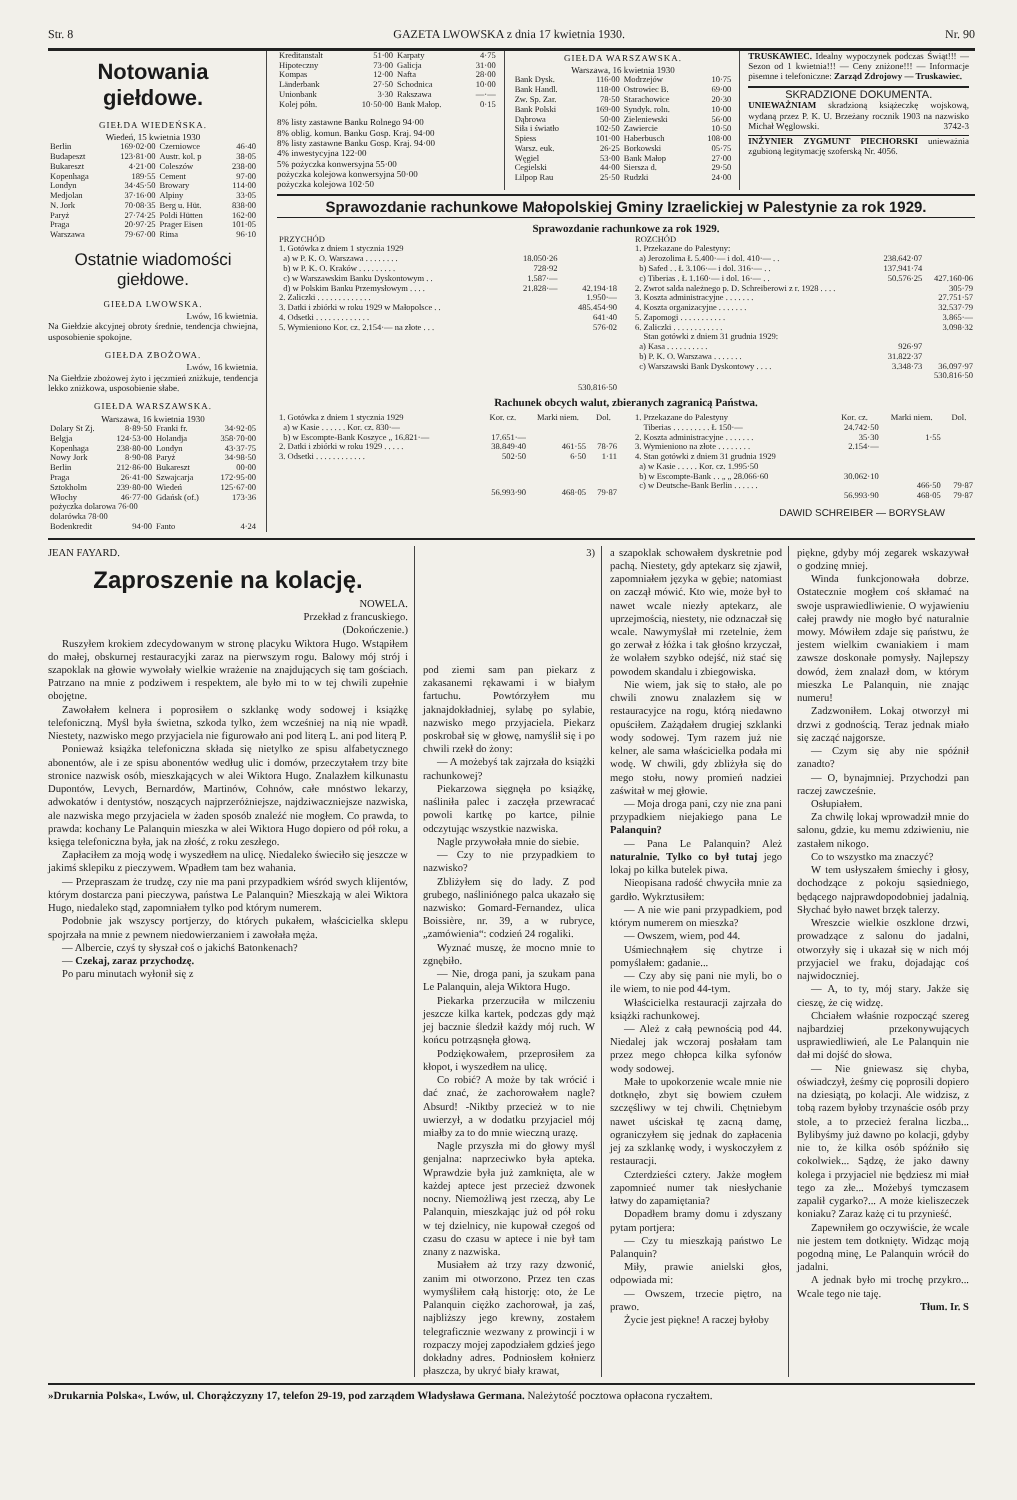Str. 8 GAZETA LWOWSKA z dnia 17 kwietnia 1930. Nr. 90
Notowania giełdowe.
GIEŁDA WIEDEŃSKA.
Wiedeń, 15 kwietnia 1930
| Berlin | 169·02·00 | Czerniowce | 46·40 |
| Budapeszt | 123·81·00 | Austr. kol. p | 38·05 |
| Bukareszt | 4·21·00 | Coleszów | 238·00 |
| Kopenhaga | 189·55 | Cement | 97·00 |
| Londyn | 34·45·50 | Browary | 114·00 |
| Medjolan | 37·16·00 | Alpiny | 33·05 |
| N. Jork | 70·08·35 | Berg u. Hüt. | 838·00 |
| Paryż | 27·74·25 | Poldi Hütten | 162·00 |
| Praga | 20·97·25 | Prager Eisen | 101·05 |
| Warszawa | 79·67·00 | Rima | 96·10 |
Ostatnie wiadomości giełdowe.
GIEŁDA LWOWSKA.
Lwów, 16 kwietnia.
Na Giełdzie akcyjnej obroty średnie, tendencja chwiejna, usposobienie spokojne.
GIEŁDA ZBOŻOWA.
Lwów, 16 kwietnia.
Na Giełdzie zbożowej żyto i jęczmień zniżkuje, tendencja lekko zniżkowa, usposobienie słabe.
GIEŁDA WARSZAWSKA.
Warszawa, 16 kwietnia 1930
| Dolary St Zj. | 8·89·50 | Franki fr. | 34·92·05 |
| Belgja | 124·53·00 | Holandja | 358·70·00 |
| Kopenhaga | 238·80·00 | Londyn | 43·37·75 |
| Nowy Jork | 8·90·08 | Paryż | 34·98·50 |
| Berlin | 212·86·00 | Bukareszt | 00·00 |
| Praga | 26·41·00 | Szwajcarja | 172·95·00 |
| Sztokholm | 239·80·00 | Wiedeń | 125·67·00 |
| Włochy | 46·77·00 | Gdańsk (of.) | 173·36 |
| pożyczka dolarowa 76·00 | | | |
| dolarówka 78·00 | | | |
| Bodenkredit | 94·00 | Fanto | 4·24 |
| Kreditanstalt | 51·00 | Karpaty | 4·75 |
| Hipoteczny | 73·00 | Galicja | 31·00 |
| Kompas | 12·00 | Nafta | 28·00 |
| Länderbank | 27·50 | Schodnica | 10·00 |
| Unionbank | 3·30 | Rakszawa | —·— |
| Kolej półn. | 10·50·00 | Bank Małop. | 0·15 |
8% listy zastawne Banku Rolnego 94·00
8% oblig. komun. Banku Gosp. Kraj. 94·00
8% listy zastawne Banku Gosp. Kraj. 94·00
4% inwestycyjna 122·00
5% pożyczka konwersyjna 55·00
pożyczka kolejowa konwersyjna 50·00
pożyczka kolejowa 102·50
GIEŁDA WARSZAWSKA.
Warszawa, 16 kwietnia 1930
| Bank Dysk. | 116·00 | Modrzejów | 10·75 |
| Bank Handl. | 118·00 | Ostrowiec B. | 69·00 |
| Zw. Sp. Zar. | 78·50 | Starachowice | 20·30 |
| Bank Polski | 169·00 | Syndyk. roln. | 10·00 |
| Dąbrowa | 50·00 | Zieleniewski | 56·00 |
| Siła i światło | 102·50 | Zawiercie | 10·50 |
| Spiess | 101·00 | Haberbusch | 108·00 |
| Warsz. euk. | 26·25 | Borkowski | 05·75 |
| Węgiel | 53·00 | Bank Małop | 27·00 |
| Cegielski | 44·00 | Siersza d. | 29·50 |
| Lilpop Rau | 25·50 | Rudzki | 24·00 |
TRUSKAWIEC. Idealny wypoczynek podczas Świąt!!! — Sezon od 1 kwietnia!!! — Ceny zniżone!!! — Informacje pisemne i telefoniczne: Zarząd Zdrojowy — Truskawiec.
SKRADZIONE DOKUMENTA.
UNIEWAŻNIAM skradzioną książeczkę wojskową, wydaną przez P. K. U. Brzeżany rocznik 1903 na nazwisko Michał Węglowski. 3742-3
INŻYNIER ZYGMUNT PIECHORSKI unieważnia zgubioną legitymację szoferską Nr. 4056.
Sprawozdanie rachunkowe Małopolskiej Gminy Izraelickiej w Palestynie za rok 1929.
Sprawozdanie rachunkowe za rok 1929.
| PRZYCHÓD | | |
| --- | --- | --- |
| 1. Gotówka z dniem 1 stycznia 1929 | | |
| a) w P. K. O. Warszawa . . . . . . . . | 18.050·26 | |
| b) w P. K. O. Kraków . . . . . . . . . | 728·92 | |
| c) w Warszawskim Banku Dyskontowym . . | 1.587·— | |
| d) w Polskim Banku Przemysłowym . . . . | 21.828·— | 42.194·18 |
| 2. Zaliczki . . . . . . . . . . . . . | | 1.950·— |
| 3. Datki i zbiórki w roku 1929 w Małopolsce . . | | 485.454·90 |
| 4. Odsetki . . . . . . . . . . . . . | | 641·40 |
| 5. Wymieniono Kor. cz. 2.154·— na złote . . . | | 576·02 |
| | | 530.816·50 |
| ROZCHÓD | | |
| --- | --- | --- |
| 1. Przekazane do Palestyny: | | |
| a) Jerozolima Ł 5.400·— i dol. 410·— . . | 238.642·07 | |
| b) Safed . . Ł 3.106·— i dol. 316·— . . | 137.941·74 | |
| c) Tiberias . Ł 1.160·— i dol. 16·— . . | 50.576·25 | 427.160·06 |
| 2. Zwrot salda należnego p. D. Schreiberowi z r. 1928 . . . . | | 305·79 |
| 3. Koszta administracyjne . . . . . . . | | 27.751·57 |
| 4. Koszta organizacyjne . . . . . . . | | 32.537·79 |
| 5. Zapomogi . . . . . . . . . . . | | 3.865·— |
| 6. Zaliczki . . . . . . . . . . . . | | 3.098·32 |
| Stan gotówki z dniem 31 grudnia 1929: | | |
| a) Kasa . . . . . . . . . . | 926·97 | |
| b) P. K. O. Warszawa . . . . . . . | 31.822·37 | |
| c) Warszawski Bank Dyskontowy . . . . | 3.348·73 | 36.097·97 |
| | | 530.816·50 |
Rachunek obcych walut, zbieranych zagranicą Państwa.
| 1. Gotówka z dniem 1 stycznia 1929 | Kor. cz. | Marki niem. | Dol. |
| --- | --- | --- | --- |
| a) w Kasie . . . . . . Kor. cz. 830·— | | | |
| b) w Escompte-Bank Koszyce „ 16.821·— | 17.651·— | | |
| 2. Datki i zbiórki w roku 1929 . . . . . | 38.849·40 | 461·55 | 78·76 |
| 3. Odsetki . . . . . . . . . . . . | 502·50 | 6·50 | 1·11 |
| | 56.993·90 | 468·05 | 79·87 |
| 1. Przekazane do Palestyny | Kor. cz. | Marki niem. | Dol. |
| --- | --- | --- | --- |
| Tiberias . . . . . . . . . Ł 150·— | 24.742·50 | | |
| 2. Koszta administracyjne . . . . . . . | 35·30 | 1·55 | |
| 3. Wymieniono na złote . . . . . . . . | 2.154·— | | |
| 4. Stan gotówki z dniem 31 grudnia 1929 | | | |
| a) w Kasie . . . . . Kor. cz. 1.995·50 | | | |
| b) w Escompte-Bank . . „ „ 28.066·60 | 30.062·10 | | |
| c) w Deutsche-Bank Berlin . . . . . . | | 466·50 | 79·87 |
| | 56.993·90 | 468·05 | 79·87 |
DAWID SCHREIBER — BORYSŁAW
JEAN FAYARD.
Zaproszenie na kolację.
NOWELA.
Przekład z francuskiego.
(Dokończenie.)
Ruszyłem krokiem zdecydowanym w stronę placyku Wiktora Hugo. Wstąpiłem do małej, obskurnej restauracyjki zaraz na pierwszym rogu. Balowy mój strój i szapoklak na głowie wywołały wielkie wrażenie na znajdujących się tam gościach. Patrzano na mnie z podziwem i respektem, ale było mi to w tej chwili zupełnie obojętne.
Zawołałem kelnera i poprosiłem o szklankę wody sodowej i książkę telefoniczną. Myśl była świetna, szkoda tylko, żem wcześniej na nią nie wpadł. Niestety, nazwisko mego przyjaciela nie figurowało ani pod literą L. ani pod literą P.
Ponieważ książka telefoniczna składa się nietylko ze spisu alfabetycznego abonentów, ale i ze spisu abonentów według ulic i domów, przeczytałem trzy bite stronice nazwisk osób, mieszkających w alei Wiktora Hugo. Znalazłem kilkunastu Dupontów, Levych, Bernardów, Martinów, Cohnów, całe mnóstwo lekarzy, adwokatów i dentystów, noszących najprzeróżniejsze, najdziwaczniejsze nazwiska, ale nazwiska mego przyjaciela w żaden sposób znaleźć nie mogłem. Co prawda, to prawda: kochany Le Palanquin mieszka w alei Wiktora Hugo dopiero od pół roku, a księga telefoniczna była, jak na złość, z roku zeszłego.
Zapłaciłem za moją wodę i wyszedłem na ulicę. Niedaleko świeciło się jeszcze w jakimś sklepiku z pieczywem. Wpadłem tam bez wahania.
— Przepraszam że trudzę, czy nie ma pani przypadkiem wśród swych klijentów, którym dostarcza pani pieczywa, państwa Le Palanquin? Mieszkają w alei Wiktora Hugo, niedaleko stąd, zapomniałem tylko pod którym numerem.
Podobnie jak wszyscy portjerzy, do których pukałem, właścicielka sklepu spojrzała na mnie z pewnem niedowierzaniem i zawołała męża.
— Albercie, czyś ty słyszał coś o jakichś Batonkenach?
— Czekaj, zaraz przychodzę.
Po paru minutach wyłonił się z
3)
pod ziemi sam pan piekarz z zakasanemi rękawami i w białym fartuchu. Powtórzyłem mu jaknajdokładniej, sylabę po sylabie, nazwisko mego przyjaciela. Piekarz poskrobał się w głowę, namyślił się i po chwili rzekł do żony:
— A możebyś tak zajrzała do książki rachunkowej?
Piekarzowa sięgnęła po książkę, naśliniła palec i zaczęła przewracać powoli kartkę po kartce, pilnie odczytując wszystkie nazwiska.
Nagle przywołała mnie do siebie.
— Czy to nie przypadkiem to nazwisko?
Zbliżyłem się do lady. Z pod grubego, naśliniónego palca ukazało się nazwisko: Gomard-Fernandez, ulica Boissière, nr. 39, a w rubryce, „zamówienia“: codzień 24 rogaliki.
Wyznać muszę, że mocno mnie to zgnębiło.
— Nie, droga pani, ja szukam pana Le Palanquin, aleja Wiktora Hugo.
Piekarka przerzuciła w milczeniu jeszcze kilka kartek, podczas gdy mąż jej bacznie śledził każdy mój ruch. W końcu potrząsnęła głową.
Podziękowałem, przeprosiłem za kłopot, i wyszedłem na ulicę.
Co robić? A może by tak wrócić i dać znać, że zachorowałem nagle? Absurd! -Niktby przecież w to nie uwierzył, a w dodatku przyjaciel mój miałby za to do mnie wieczną urazę.
Nagle przyszła mi do głowy myśl genjalna: naprzeciwko była apteka. Wprawdzie była już zamknięta, ale w każdej aptece jest przecież dzwonek nocny. Niemożliwą jest rzeczą, aby Le Palanquin, mieszkając już od pół roku w tej dzielnicy, nie kupował czegoś od czasu do czasu w aptece i nie był tam znany z nazwiska.
Musiałem aż trzy razy dzwonić, zanim mi otworzono. Przez ten czas wymyśliłem całą historję: oto, że Le Palanquin ciężko zachorował, ja zaś, najbliższy jego krewny, zostałem telegraficznie wezwany z prowincji i w rozpaczy mojej zapodziałem gdzieś jego dokładny adres. Podniosłem kołnierz płaszcza, by ukryć biały krawat,
a szapoklak schowałem dyskretnie pod pachą. Niestety, gdy aptekarz się zjawił, zapomniałem języka w gębie; natomiast on zaczął mówić. Kto wie, może był to nawet wcale niezły aptekarz, ale uprzejmością, niestety, nie odznaczał się wcale. Nawymyślał mi rzetelnie, żem go zerwał z łóżka i tak głośno krzyczał, że wolałem szybko odejść, niż stać się powodem skandalu i zbiegowiska.
Nie wiem, jak się to stało, ale po chwili znowu znalazłem się w restauracyjce na rogu, którą niedawno opuściłem. Zażądałem drugiej szklanki wody sodowej. Tym razem już nie kelner, ale sama właścicielka podała mi wodę. W chwili, gdy zbliżyła się do mego stołu, nowy promień nadziei zaświtał w mej głowie.
— Moja droga pani, czy nie zna pani przypadkiem niejakiego pana Le Palanquin?
— Pana Le Palanquin? Ależ naturalnie. Tylko co był tutaj jego lokaj po kilka butelek piwa.
Nieopisana radość chwyciła mnie za gardło. Wykrztusiłem:
— A nie wie pani przypadkiem, pod którym numerem on mieszka?
— Owszem, wiem, pod 44.
Uśmiechnąłem się chytrze i pomyślałem: gadanie...
— Czy aby się pani nie myli, bo o ile wiem, to nie pod 44-tym.
Właścicielka restauracji zajrzała do książki rachunkowej.
— Ależ z całą pewnością pod 44. Niedalej jak wczoraj posłałam tam przez mego chłopca kilka syfonów wody sodowej.
Małe to upokorzenie wcale mnie nie dotknęło, zbyt się bowiem czułem szczęśliwy w tej chwili. Chętniebym nawet uściskał tę zacną damę, ograniczyłem się jednak do zapłacenia jej za szklankę wody, i wyskoczyłem z restauracji.
Czterdzieści cztery. Jakże mogłem zapomnieć numer tak niesłychanie łatwy do zapamiętania?
Dopadłem bramy domu i zdyszany pytam portjera:
— Czy tu mieszkają państwo Le Palanquin?
Miły, prawie anielski głos, odpowiada mi:
— Owszem, trzecie piętro, na prawo.
Życie jest piękne! A raczej byłoby
piękne, gdyby mój zegarek wskazywał o godzinę mniej.
Winda funkcjonowała dobrze. Ostatecznie mogłem coś skłamać na swoje usprawiedliwienie. O wyjawieniu całej prawdy nie mogło być naturalnie mowy. Mówiłem zdaje się państwu, że jestem wielkim cwaniakiem i mam zawsze doskonałe pomysły. Najlepszy dowód, żem znalazł dom, w którym mieszka Le Palanquin, nie znając numeru!
Zadzwoniłem. Lokaj otworzył mi drzwi z godnością. Teraz jednak miało się zacząć najgorsze.
— Czym się aby nie spóźnił zanadto?
— O, bynajmniej. Przychodzi pan raczej zawcześnie.
Osłupiałem.
Za chwilę lokaj wprowadził mnie do salonu, gdzie, ku memu zdziwieniu, nie zastałem nikogo.
Co to wszystko ma znaczyć?
W tem usłyszałem śmiechy i głosy, dochodzące z pokoju sąsiedniego, będącego najprawdopodobniej jadalnią. Słychać było nawet brzęk talerzy.
Wreszcie wielkie oszklone drzwi, prowadzące z salonu do jadalni, otworzyły się i ukazał się w nich mój przyjaciel we fraku, dojadając coś najwidoczniej.
— A, to ty, mój stary. Jakże się cieszę, że cię widzę.
Chciałem właśnie rozpocząć szereg najbardziej przekonywujących usprawiedliwień, ale Le Palanquin nie dał mi dojść do słowa.
— Nie gniewasz się chyba, oświadczył, żeśmy cię poprosili dopiero na dziesiątą, po kolacji. Ale widzisz, z tobą razem byłoby trzynaście osób przy stole, a to przecież feralna liczba... Bylibyśmy już dawno po kolacji, gdyby nie to, że kilka osób spóźniło się cokolwiek... Sądzę, że jako dawny kolega i przyjaciel nie będziesz mi miał tego za złe... Możebyś tymczasem zapalił cygarko?... A może kieliszeczek koniaku? Zaraz każę ci tu przynieść.
Zapewniłem go oczywiście, że wcale nie jestem tem dotknięty. Widząc moją pogodną minę, Le Palanquin wrócił do jadalni.
A jednak było mi trochę przykro... Wcale tego nie taję.
Tłum. Ir. S
»Drukarnia Polska«, Lwów, ul. Chorążczyzny 17, telefon 29-19, pod zarządem Władysława Germana. Należytość pocztowa opłacona ryczałtem.